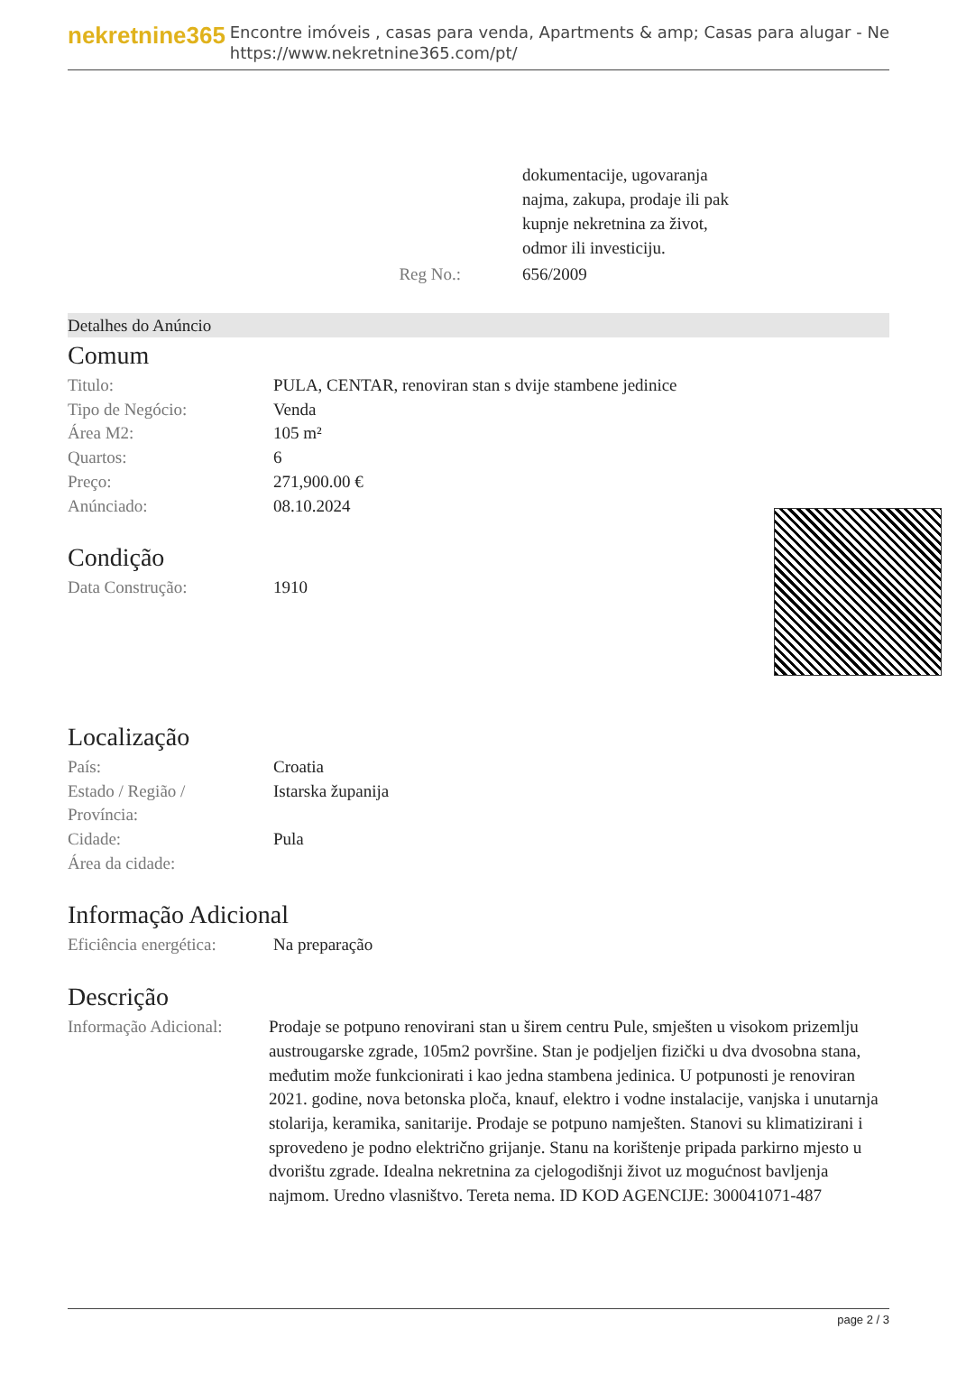nekretnine365
Encontre imóveis , casas para venda, Apartments & amp; Casas para alugar - Ne
https://www.nekretnine365.com/pt/
| | dokumentacije, ugovaranja najma, zakupa, prodaje ili pak kupnje nekretnina za život, odmor ili investiciju. |
| Reg No.: | 656/2009 |
Detalhes do Anúncio
Comum
| Titulo: | PULA, CENTAR, renoviran stan s dvije stambene jedinice |
| Tipo de Negócio: | Venda |
| Área M2: | 105 m² |
| Quartos: | 6 |
| Preço: | 271,900.00 € |
| Anúnciado: | 08.10.2024 |
Condição
| Data Construção: | 1910 |
Localização
| País: | Croatia |
| Estado / Região / Província: | Istarska županija |
| Cidade: | Pula |
| Área da cidade: | |
Informação Adicional
| Eficiência energética: | Na preparação |
Descrição
| Informação Adicional: | Prodaje se potpuno renovirani stan u širem centru Pule, smješten u visokom prizemlju austrougarske zgrade, 105m2 površine. Stan je podjeljen fizički u dva dvosobna stana, međutim može funkcionirati i kao jedna stambena jedinica. U potpunosti je renoviran 2021. godine, nova betonska ploča, knauf, elektro i vodne instalacije, vanjska i unutarnja stolarija, keramika, sanitarije. Prodaje se potpuno namješten. Stanovi su klimatizirani i sprovedeno je podno električno grijanje. Stanu na korištenje pripada parkirno mjesto u dvorištu zgrade. Idealna nekretnina za cjelogodišnji život uz mogućnost bavljenja najmom. Uredno vlasništvo. Tereta nema. ID KOD AGENCIJE: 300041071-487 |
page 2 / 3